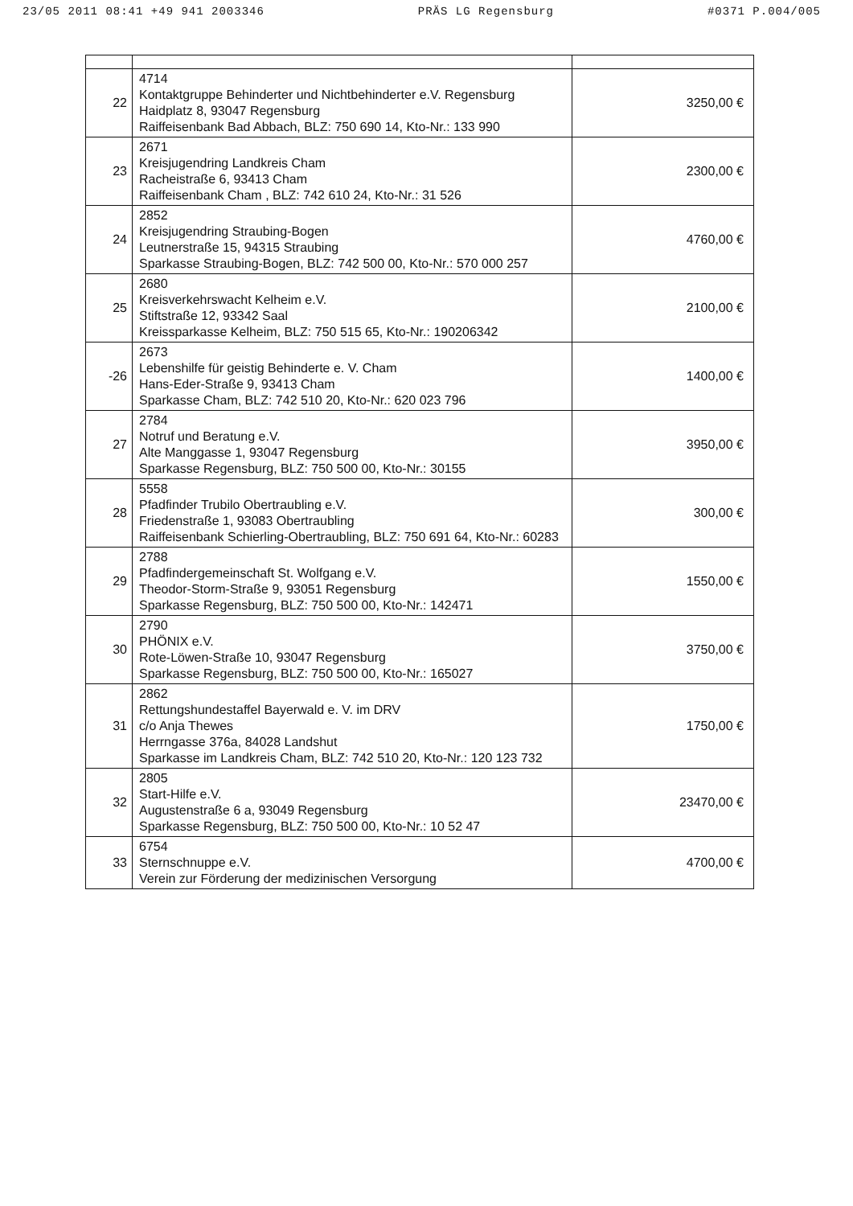23/05 2011 08:41 +49 941 2003346 PRÄS LG Regensburg #0371 P.004/005
| 22 | 4714 Kontaktgruppe Behinderter und Nichtbehinderter e.V. Regensburg Haidplatz 8, 93047 Regensburg Raiffeisenbank Bad Abbach, BLZ: 750 690 14, Kto-Nr.: 133 990 | 3250,00 € |
| 23 | 2671 Kreisjugendring Landkreis Cham Racheistraße 6, 93413 Cham Raiffeisenbank Cham , BLZ: 742 610 24, Kto-Nr.: 31 526 | 2300,00 € |
| 24 | 2852 Kreisjugendring Straubing-Bogen Leutnerstraße 15, 94315 Straubing Sparkasse Straubing-Bogen, BLZ: 742 500 00, Kto-Nr.: 570 000 257 | 4760,00 € |
| 25 | 2680 Kreisverkehrswacht Kelheim e.V. Stiftstraße 12, 93342 Saal Kreissparkasse Kelheim, BLZ: 750 515 65, Kto-Nr.: 190206342 | 2100,00 € |
| -26 | 2673 Lebenshilfe für geistig Behinderte e. V. Cham Hans-Eder-Straße 9, 93413 Cham Sparkasse Cham, BLZ: 742 510 20, Kto-Nr.: 620 023 796 | 1400,00 € |
| 27 | 2784 Notruf und Beratung e.V. Alte Manggasse 1, 93047 Regensburg Sparkasse Regensburg, BLZ: 750 500 00, Kto-Nr.: 30155 | 3950,00 € |
| 28 | 5558 Pfadfinder Trubilo Obertraubling e.V. Friedenstraße 1, 93083 Obertraubling Raiffeisenbank Schierling-Obertraubling, BLZ: 750 691 64, Kto-Nr.: 60283 | 300,00 € |
| 29 | 2788 Pfadfindergemeinschaft St. Wolfgang e.V. Theodor-Storm-Straße 9, 93051 Regensburg Sparkasse Regensburg, BLZ: 750 500 00, Kto-Nr.: 142471 | 1550,00 € |
| 30 | 2790 PHÖNIX e.V. Rote-Löwen-Straße 10, 93047 Regensburg Sparkasse Regensburg, BLZ: 750 500 00, Kto-Nr.: 165027 | 3750,00 € |
| 31 | 2862 Rettungshundestaffel Bayerwald e. V. im DRV c/o Anja Thewes Herrngasse 376a, 84028 Landshut Sparkasse im Landkreis Cham, BLZ: 742 510 20, Kto-Nr.: 120 123 732 | 1750,00 € |
| 32 | 2805 Start-Hilfe e.V. Augustenstraße 6 a, 93049 Regensburg Sparkasse Regensburg, BLZ: 750 500 00, Kto-Nr.: 10 52 47 | 23470,00 € |
| 33 | 6754 Sternschnuppe e.V. Verein zur Förderung der medizinischen Versorgung | 4700,00 € |